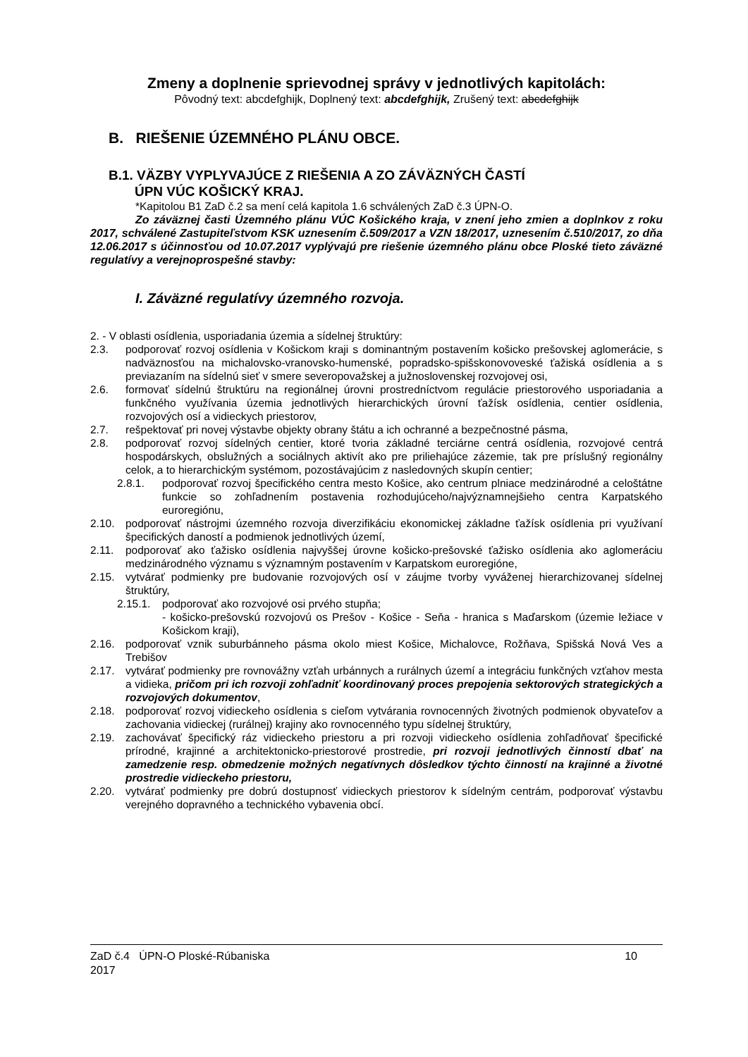Zmeny a doplnenie sprievodnej správy v jednotlivých kapitolách:
Pôvodný text: abcdefghijk, Doplnený text: abcdefghijk, Zrušený text: abcdefghijk
B. RIEŠENIE ÚZEMNÉHO PLÁNU OBCE.
B.1. VÄZBY VYPLYVAJÚCE Z RIEŠENIA A ZO ZÁVÄZNÝCH ČASTÍ
ÚPN VÚC KOŠICKÝ KRAJ.
*Kapitolou B1 ZaD č.2 sa mení celá kapitola 1.6 schválených ZaD č.3 ÚPN-O.
Zo záväznej časti Územného plánu VÚC Košického kraja, v znení jeho zmien a doplnkov z roku 2017, schválené Zastupiteľstvom KSK uznesením č.509/2017 a VZN 18/2017, uznesením č.510/2017, zo dňa 12.06.2017 s účinnosťou od 10.07.2017 vyplývajú pre riešenie územného plánu obce Ploské tieto záväzné regulatívy a verejnoprospešné stavby:
I. Záväzné regulatívy územného rozvoja.
2. - V oblasti osídlenia, usporiadania územia a sídelnej štruktúry:
2.3. podporovať rozvoj osídlenia v Košickom kraji s dominantným postavením košicko prešovskej aglomerácie, s nadväznosťou na michalovsko-vranovsko-humenské, popradsko-spišskonovoveské ťažiská osídlenia a s previazaním na sídelnú sieť v smere severopovažskej a južnoslovenskej rozvojovej osi,
2.6. formovať sídelnú štruktúru na regionálnej úrovni prostredníctvom regulácie priestorového usporiadania a funkčného využívania územia jednotlivých hierarchických úrovní ťažísk osídlenia, centier osídlenia, rozvojových osí a vidieckych priestorov,
2.7. rešpektovať pri novej výstavbe objekty obrany štátu a ich ochranné a bezpečnostné pásma,
2.8. podporovať rozvoj sídelných centier, ktoré tvoria základné terciárne centrá osídlenia, rozvojové centrá hospodárskych, obslužných a sociálnych aktivít ako pre priliehajúce zázemie, tak pre príslušný regionálny celok, a to hierarchickým systémom, pozostávajúcim z nasledovných skupín centier;
2.8.1. podporovať rozvoj špecifického centra mesto Košice, ako centrum plniace medzinárodné a celoštátne funkcie so zohľadnením postavenia rozhodujúceho/najvýznamnejšieho centra Karpatského euroregiónu,
2.10. podporovať nástrojmi územného rozvoja diverzifikáciu ekonomickej základne ťažísk osídlenia pri využívaní špecifických daností a podmienok jednotlivých území,
2.11. podporovať ako ťažisko osídlenia najvyššej úrovne košicko-prešovské ťažisko osídlenia ako aglomeráciu medzinárodného významu s významným postavením v Karpatskom euroregióne,
2.15. vytvárať podmienky pre budovanie rozvojových osí v záujme tvorby vyváženej hierarchizovanej sídelnej štruktúry,
2.15.1. podporovať ako rozvojové osi prvého stupňa;
- košicko-prešovskú rozvojovú os Prešov - Košice - Seňa - hranica s Maďarskom (územie ležiace v Košickom kraji),
2.16. podporovať vznik suburbánneho pásma okolo miest Košice, Michalovce, Rožňava, Spišská Nová Ves a Trebišov
2.17. vytvárať podmienky pre rovnovážny vzťah urbánnych a rurálnych území a integráciu funkčných vzťahov mesta a vidieka, pričom pri ich rozvoji zohľadniť koordinovaný proces prepojenia sektorových strategických a rozvojových dokumentov,
2.18. podporovať rozvoj vidieckeho osídlenia s cieľom vytvárania rovnocenných životných podmienok obyvateľov a zachovania vidieckej (rurálnej) krajiny ako rovnocenného typu sídelnej štruktúry,
2.19. zachovávať špecifický ráz vidieckeho priestoru a pri rozvoji vidieckeho osídlenia zohľadňovať špecifické prírodné, krajinné a architektonicko-priestorové prostredie, pri rozvoji jednotlivých činností dbať na zamedzenie resp. obmedzenie možných negatívnych dôsledkov týchto činností na krajinné a životné prostredie vidieckeho priestoru,
2.20. vytvárať podmienky pre dobrú dostupnosť vidieckych priestorov k sídelným centrám, podporovať výstavbu verejného dopravného a technického vybavenia obcí.
ZaD č.4 ÚPN-O Ploské-Rúbaniska
2017 10